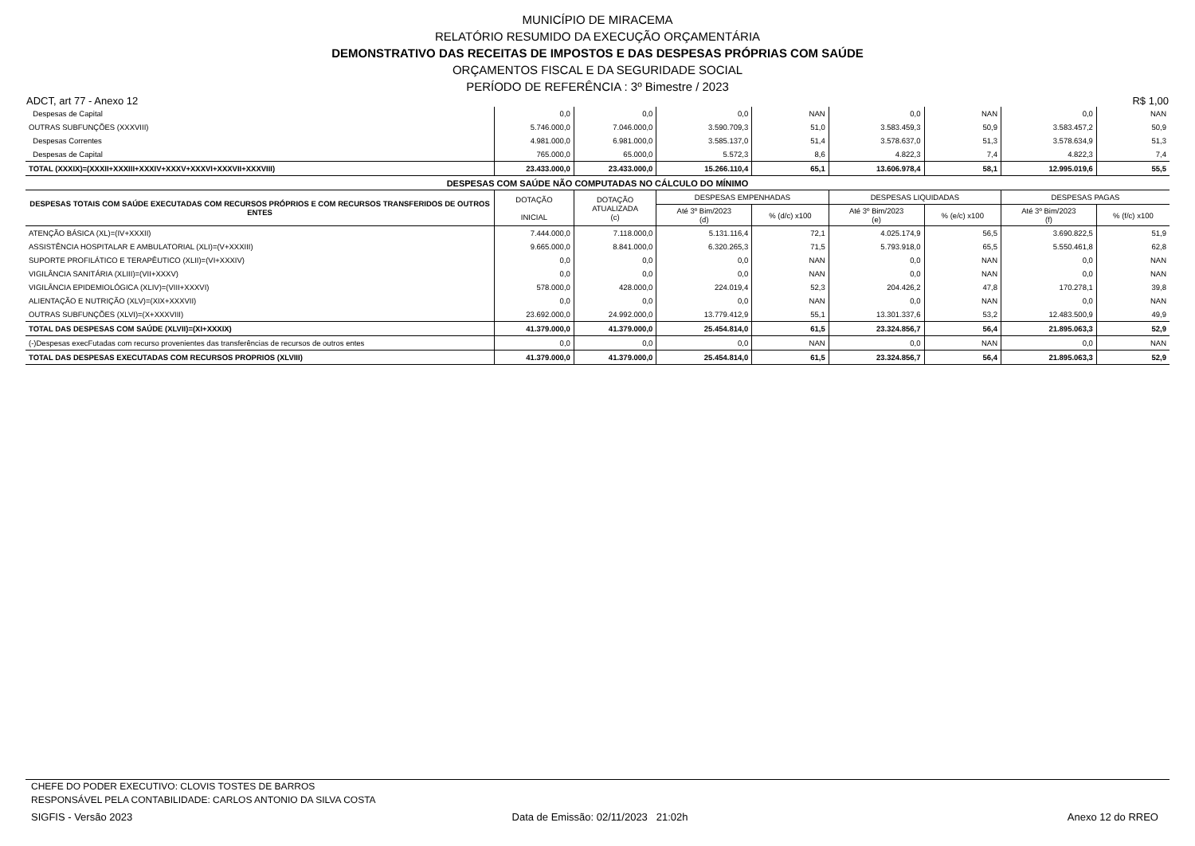MUNICÍPIO DE MIRACEMA
RELATÓRIO RESUMIDO DA EXECUÇÃO ORÇAMENTÁRIA
DEMONSTRATIVO DAS RECEITAS DE IMPOSTOS E DAS DESPESAS PRÓPRIAS COM SAÚDE
ORÇAMENTOS FISCAL E DA SEGURIDADE SOCIAL
PERÍODO DE REFERÊNCIA : 3º Bimestre / 2023
ADCT, art 77 - Anexo 12 R$ 1,00
| Despesas de Capital | 0,0 | 0,0 | 0,0 | NAN | 0,0 | NAN | 0,0 | NAN |
| OUTRAS SUBFUNÇÕES (XXXVIII) | 5.746.000,0 | 7.046.000,0 | 3.590.709,3 | 51,0 | 3.583.459,3 | 50,9 | 3.583.457,2 | 50,9 |
| Despesas Correntes | 4.981.000,0 | 6.981.000,0 | 3.585.137,0 | 51,4 | 3.578.637,0 | 51,3 | 3.578.634,9 | 51,3 |
| Despesas de Capital | 765.000,0 | 65.000,0 | 5.572,3 | 8,6 | 4.822,3 | 7,4 | 4.822,3 | 7,4 |
| TOTAL (XXXIX)=(XXXII+XXXIII+XXXIV+XXXV+XXXVI+XXXVII+XXXVIII) | 23.433.000,0 | 23.433.000,0 | 15.266.110,4 | 65,1 | 13.606.978,4 | 58,1 | 12.995.019,6 | 55,5 |
| DESPESAS COM SAÚDE NÃO COMPUTADAS NO CÁLCULO DO MÍNIMO | | | | | | | | |
| DESPESAS TOTAIS COM SAÚDE EXECUTADAS COM RECURSOS PRÓPRIOS E COM RECURSOS TRANSFERIDOS DE OUTROS ENTES | DOTAÇÃO INICIAL | DOTAÇÃO ATUALIZADA (c) | DESPESAS EMPENHADAS | | DESPESAS LIQUIDADAS | | DESPESAS PAGAS | |
| | | | Até 3º Bim/2023 (d) | % (d/c) x100 | Até 3º Bim/2023 (e) | % (e/c) x100 | Até 3º Bim/2023 (f) | % (f/c) x100 |
| ATENÇÃO BÁSICA (XL)=(IV+XXXII) | 7.444.000,0 | 7.118.000,0 | 5.131.116,4 | 72,1 | 4.025.174,9 | 56,5 | 3.690.822,5 | 51,9 |
| ASSISTÊNCIA HOSPITALAR E AMBULATORIAL (XLI)=(V+XXXIII) | 9.665.000,0 | 8.841.000,0 | 6.320.265,3 | 71,5 | 5.793.918,0 | 65,5 | 5.550.461,8 | 62,8 |
| SUPORTE PROFILÁTICO E TERAPÊUTICO (XLII)=(VI+XXXIV) | 0,0 | 0,0 | 0,0 | NAN | 0,0 | NAN | 0,0 | NAN |
| VIGILÂNCIA SANITÁRIA (XLIII)=(VII+XXXV) | 0,0 | 0,0 | 0,0 | NAN | 0,0 | NAN | 0,0 | NAN |
| VIGILÂNCIA EPIDEMIOLÓGICA (XLIV)=(VIII+XXXVI) | 578.000,0 | 428.000,0 | 224.019,4 | 52,3 | 204.426,2 | 47,8 | 170.278,1 | 39,8 |
| ALIENTAÇÃO E NUTRIÇÃO (XLV)=(XIX+XXXVII) | 0,0 | 0,0 | 0,0 | NAN | 0,0 | NAN | 0,0 | NAN |
| OUTRAS SUBFUNÇÕES (XLVI)=(X+XXXVIII) | 23.692.000,0 | 24.992.000,0 | 13.779.412,9 | 55,1 | 13.301.337,6 | 53,2 | 12.483.500,9 | 49,9 |
| TOTAL DAS DESPESAS COM SAÚDE (XLVII)=(XI+XXXIX) | 41.379.000,0 | 41.379.000,0 | 25.454.814,0 | 61,5 | 23.324.856,7 | 56,4 | 21.895.063,3 | 52,9 |
| (-)Despesas execFutadas com recurso provenientes das transferências de recursos de outros entes | 0,0 | 0,0 | 0,0 | NAN | 0,0 | NAN | 0,0 | NAN |
| TOTAL DAS DESPESAS EXECUTADAS COM RECURSOS PROPRIOS (XLVIII) | 41.379.000,0 | 41.379.000,0 | 25.454.814,0 | 61,5 | 23.324.856,7 | 56,4 | 21.895.063,3 | 52,9 |
CHEFE DO PODER EXECUTIVO: CLOVIS TOSTES DE BARROS
RESPONSÁVEL PELA CONTABILIDADE: CARLOS ANTONIO DA SILVA COSTA
SIGFIS - Versão 2023 Data de Emissão: 02/11/2023 21:02h Anexo 12 do RREO